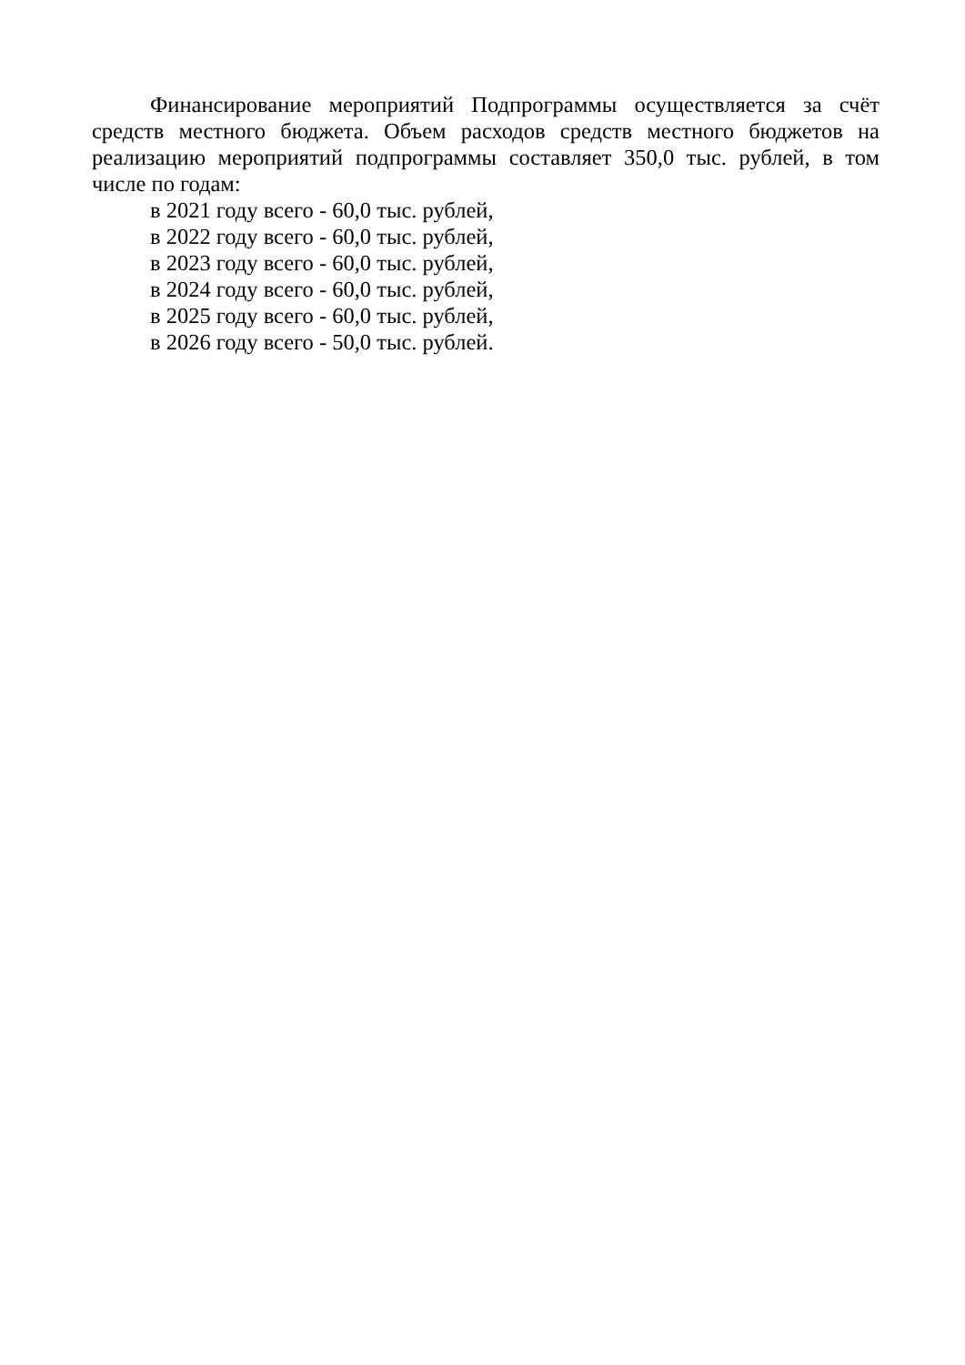Финансирование мероприятий Подпрограммы осуществляется за счёт средств местного бюджета. Объем расходов средств местного бюджетов на реализацию мероприятий подпрограммы составляет 350,0 тыс. рублей, в том числе по годам:
в 2021 году всего - 60,0 тыс. рублей,
в 2022 году всего - 60,0 тыс. рублей,
в 2023 году всего - 60,0 тыс. рублей,
в 2024 году всего - 60,0 тыс. рублей,
в 2025 году всего - 60,0 тыс. рублей,
в 2026 году всего - 50,0 тыс. рублей.